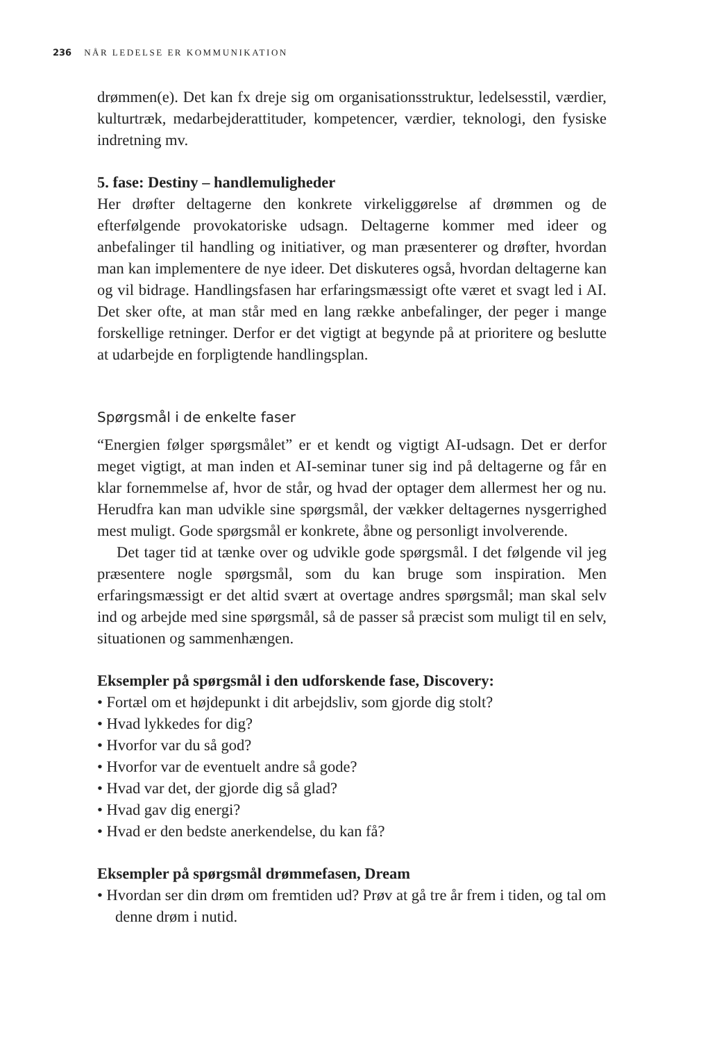236 NÅR LEDELSE ER KOMMUNIKATION
drømmen(e). Det kan fx dreje sig om organisationsstruktur, ledelsesstil, værdier, kulturtræk, medarbejderattituder, kompetencer, værdier, teknologi, den fysiske indretning mv.
5. fase: Destiny – handlemuligheder
Her drøfter deltagerne den konkrete virkeliggørelse af drømmen og de efterfølgende provokatoriske udsagn. Deltagerne kommer med ideer og anbefalinger til handling og initiativer, og man præsenterer og drøfter, hvordan man kan implementere de nye ideer. Det diskuteres også, hvordan deltagerne kan og vil bidrage. Handlingsfasen har erfaringsmæssigt ofte været et svagt led i AI. Det sker ofte, at man står med en lang række anbefalinger, der peger i mange forskellige retninger. Derfor er det vigtigt at begynde på at prioritere og beslutte at udarbejde en forpligtende handlingsplan.
Spørgsmål i de enkelte faser
“Energien følger spørgsmålet” er et kendt og vigtigt AI-udsagn. Det er derfor meget vigtigt, at man inden et AI-seminar tuner sig ind på deltagerne og får en klar fornemmelse af, hvor de står, og hvad der optager dem allermest her og nu. Herudfra kan man udvikle sine spørgsmål, der vækker deltagernes nysgerrighed mest muligt. Gode spørgsmål er konkrete, åbne og personligt involverende.
Det tager tid at tænke over og udvikle gode spørgsmål. I det følgende vil jeg præsentere nogle spørgsmål, som du kan bruge som inspiration. Men erfaringsmæssigt er det altid svært at overtage andres spørgsmål; man skal selv ind og arbejde med sine spørgsmål, så de passer så præcist som muligt til en selv, situationen og sammenhængen.
Eksempler på spørgsmål i den udforskende fase, Discovery:
• Fortæl om et højdepunkt i dit arbejdsliv, som gjorde dig stolt?
• Hvad lykkedes for dig?
• Hvorfor var du så god?
• Hvorfor var de eventuelt andre så gode?
• Hvad var det, der gjorde dig så glad?
• Hvad gav dig energi?
• Hvad er den bedste anerkendelse, du kan få?
Eksempler på spørgsmål drømmefasen, Dream
• Hvordan ser din drøm om fremtiden ud? Prøv at gå tre år frem i tiden, og tal om denne drøm i nutid.